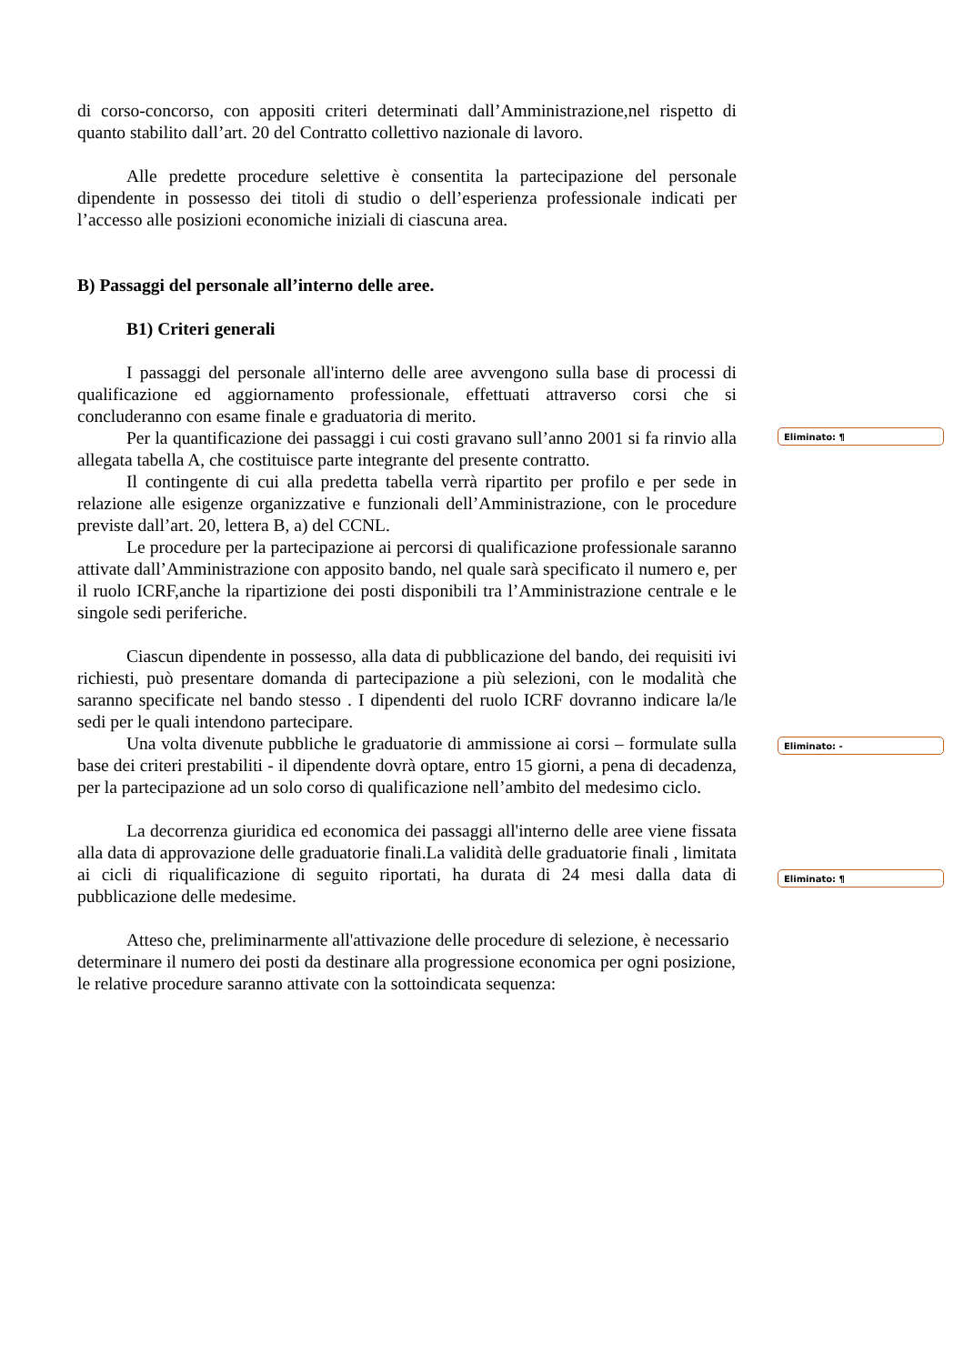di corso-concorso, con appositi criteri determinati dall’Amministrazione,nel rispetto di quanto stabilito dall’art. 20 del Contratto collettivo nazionale di lavoro.
Alle predette procedure selettive è consentita la partecipazione del personale dipendente in possesso dei titoli di studio o dell’esperienza professionale indicati per l’accesso alle posizioni economiche iniziali di ciascuna area.
B) Passaggi del personale all’interno delle aree.
B1) Criteri generali
I passaggi del personale all'interno delle aree avvengono sulla base di processi di qualificazione ed aggiornamento professionale, effettuati attraverso corsi che si concluderanno con esame finale e graduatoria di merito.
Per la quantificazione dei passaggi i cui costi gravano sull’anno 2001 si fa rinvio alla allegata tabella A, che costituisce parte integrante del presente contratto.
Il contingente di cui alla predetta tabella verrà ripartito per profilo e per sede in relazione alle esigenze organizzative e funzionali dell’Amministrazione, con le procedure previste dall’art. 20, lettera B, a) del CCNL.
Le procedure per la partecipazione ai percorsi di qualificazione professionale saranno attivate dall’Amministrazione con apposito bando, nel quale sarà specificato il numero e, per il ruolo ICRF,anche la ripartizione dei posti disponibili tra l’Amministrazione centrale e le singole sedi periferiche.
Ciascun dipendente in possesso, alla data di pubblicazione del bando, dei requisiti ivi richiesti, può presentare domanda di partecipazione a più selezioni, con le modalità che saranno specificate nel bando stesso . I dipendenti del ruolo ICRF dovranno indicare la/le sedi per le quali intendono partecipare.
Una volta divenute pubbliche le graduatorie di ammissione ai corsi – formulate sulla base dei criteri prestabiliti - il dipendente dovrà optare, entro 15 giorni, a pena di decadenza, per la partecipazione ad un solo corso di qualificazione nell’ambito del medesimo ciclo.
La decorrenza giuridica ed economica dei passaggi all'interno delle aree viene fissata alla data di approvazione delle graduatorie finali.La validità delle graduatorie finali , limitata ai cicli di riqualificazione di seguito riportati, ha durata di 24 mesi dalla data di pubblicazione delle medesime.
Atteso che, preliminarmente all'attivazione delle procedure di selezione, è necessario determinare il numero dei posti da destinare alla progressione economica per ogni posizione, le relative procedure saranno attivate con la sottoindicata sequenza:
Eliminato: ¶
Eliminato: -
Eliminato: ¶